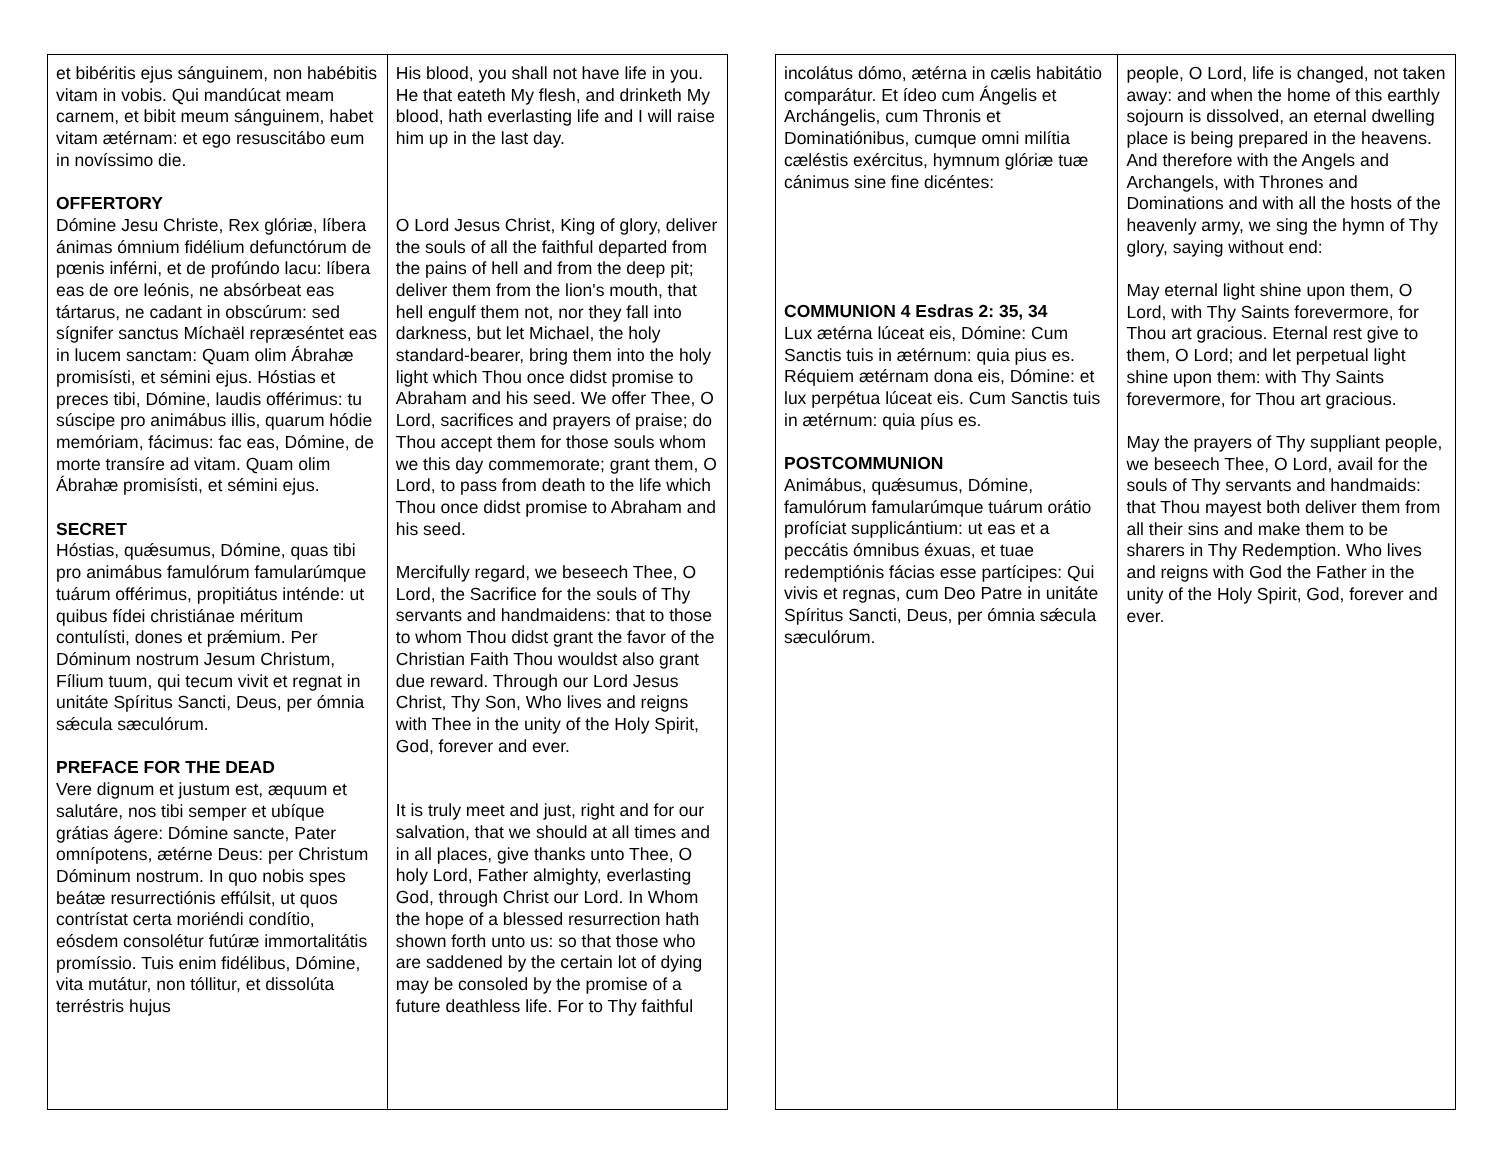| et bibéritis ejus sánguinem, non habébitis vitam in vobis. Qui mandúcat meam carnem, et bibit meum sánguinem, habet vitam ætérnam: et ego resuscitábo eum in novíssimo die. OFFERTORY Dómine Jesu Christe, Rex glóriæ, líbera ánimas ómnium fidélium defunctórum de pœnis inférni, et de profúndo lacu: líbera eas de ore leónis, ne absórbeat eas tártarus, ne cadant in obscúrum: sed sígnifer sanctus Míchaël repræséntet eas in lucem sanctam: Quam olim Ábrahæ promisísti, et sémini ejus. Hóstias et preces tibi, Dómine, laudis offérimus: tu súscipe pro animábus illis, quarum hódie memóriam, fácimus: fac eas, Dómine, de morte transíre ad vitam. Quam olim Ábrahæ promisísti, et sémini ejus. SECRET Hóstias, quǽsumus, Dómine, quas tibi pro animábus famulórum famularúmque tuárum offérimus, propitiátus inténde: ut quibus fídei christiánae méritum contulísti, dones et prǽmium. Per Dóminum nostrum Jesum Christum, Fílium tuum, qui tecum vivit et regnat in unitáte Spíritus Sancti, Deus, per ómnia sǽcula sæculórum. PREFACE FOR THE DEAD Vere dignum et justum est, æquum et salutáre, nos tibi semper et ubíque grátias ágere: Dómine sancte, Pater omnípotens, ætérne Deus: per Christum Dóminum nostrum. In quo nobis spes beátæ resurrectiónis effúlsit, ut quos contrístat certa moriéndi condítio, eósdem consolétur futúræ immortalitátis promíssio. Tuis enim fidélibus, Dómine, vita mutátur, non tóllitur, et dissolúta terréstris hujus | His blood, you shall not have life in you. He that eateth My flesh, and drinketh My blood, hath everlasting life and I will raise him up in the last day. O Lord Jesus Christ, King of glory, deliver the souls of all the faithful departed from the pains of hell and from the deep pit; deliver them from the lion's mouth, that hell engulf them not, nor they fall into darkness, but let Michael, the holy standard-bearer, bring them into the holy light which Thou once didst promise to Abraham and his seed. We offer Thee, O Lord, sacrifices and prayers of praise; do Thou accept them for those souls whom we this day commemorate; grant them, O Lord, to pass from death to the life which Thou once didst promise to Abraham and his seed. Mercifully regard, we beseech Thee, O Lord, the Sacrifice for the souls of Thy servants and handmaidens: that to those to whom Thou didst grant the favor of the Christian Faith Thou wouldst also grant due reward. Through our Lord Jesus Christ, Thy Son, Who lives and reigns with Thee in the unity of the Holy Spirit, God, forever and ever. It is truly meet and just, right and for our salvation, that we should at all times and in all places, give thanks unto Thee, O holy Lord, Father almighty, everlasting God, through Christ our Lord. In Whom the hope of a blessed resurrection hath shown forth unto us: so that those who are saddened by the certain lot of dying may be consoled by the promise of a future deathless life. For to Thy faithful |
| incolátus dómo, ætérna in cælis habitátio comparátur. Et ídeo cum Ángelis et Archángelis, cum Thronis et Dominatiónibus, cumque omni milítia cæléstis exércitus, hymnum glóriæ tuæ cánimus sine fine dicéntes: COMMUNION 4 Esdras 2: 35, 34 Lux ætérna lúceat eis, Dómine: Cum Sanctis tuis in ætérnum: quia pius es. Réquiem ætérnam dona eis, Dómine: et lux perpétua lúceat eis. Cum Sanctis tuis in ætérnum: quia píus es. POSTCOMMUNION Animábus, quǽsumus, Dómine, famulórum famularúmque tuárum orátio profíciat supplicántium: ut eas et a peccátis ómnibus éxuas, et tuae redemptiónis fácias esse partícipes: Qui vivis et regnas, cum Deo Patre in unitáte Spíritus Sancti, Deus, per ómnia sǽcula sæculórum. | people, O Lord, life is changed, not taken away: and when the home of this earthly sojourn is dissolved, an eternal dwelling place is being prepared in the heavens. And therefore with the Angels and Archangels, with Thrones and Dominations and with all the hosts of the heavenly army, we sing the hymn of Thy glory, saying without end: May eternal light shine upon them, O Lord, with Thy Saints forevermore, for Thou art gracious. Eternal rest give to them, O Lord; and let perpetual light shine upon them: with Thy Saints forevermore, for Thou art gracious. May the prayers of Thy suppliant people, we beseech Thee, O Lord, avail for the souls of Thy servants and handmaids: that Thou mayest both deliver them from all their sins and make them to be sharers in Thy Redemption. Who lives and reigns with God the Father in the unity of the Holy Spirit, God, forever and ever. |